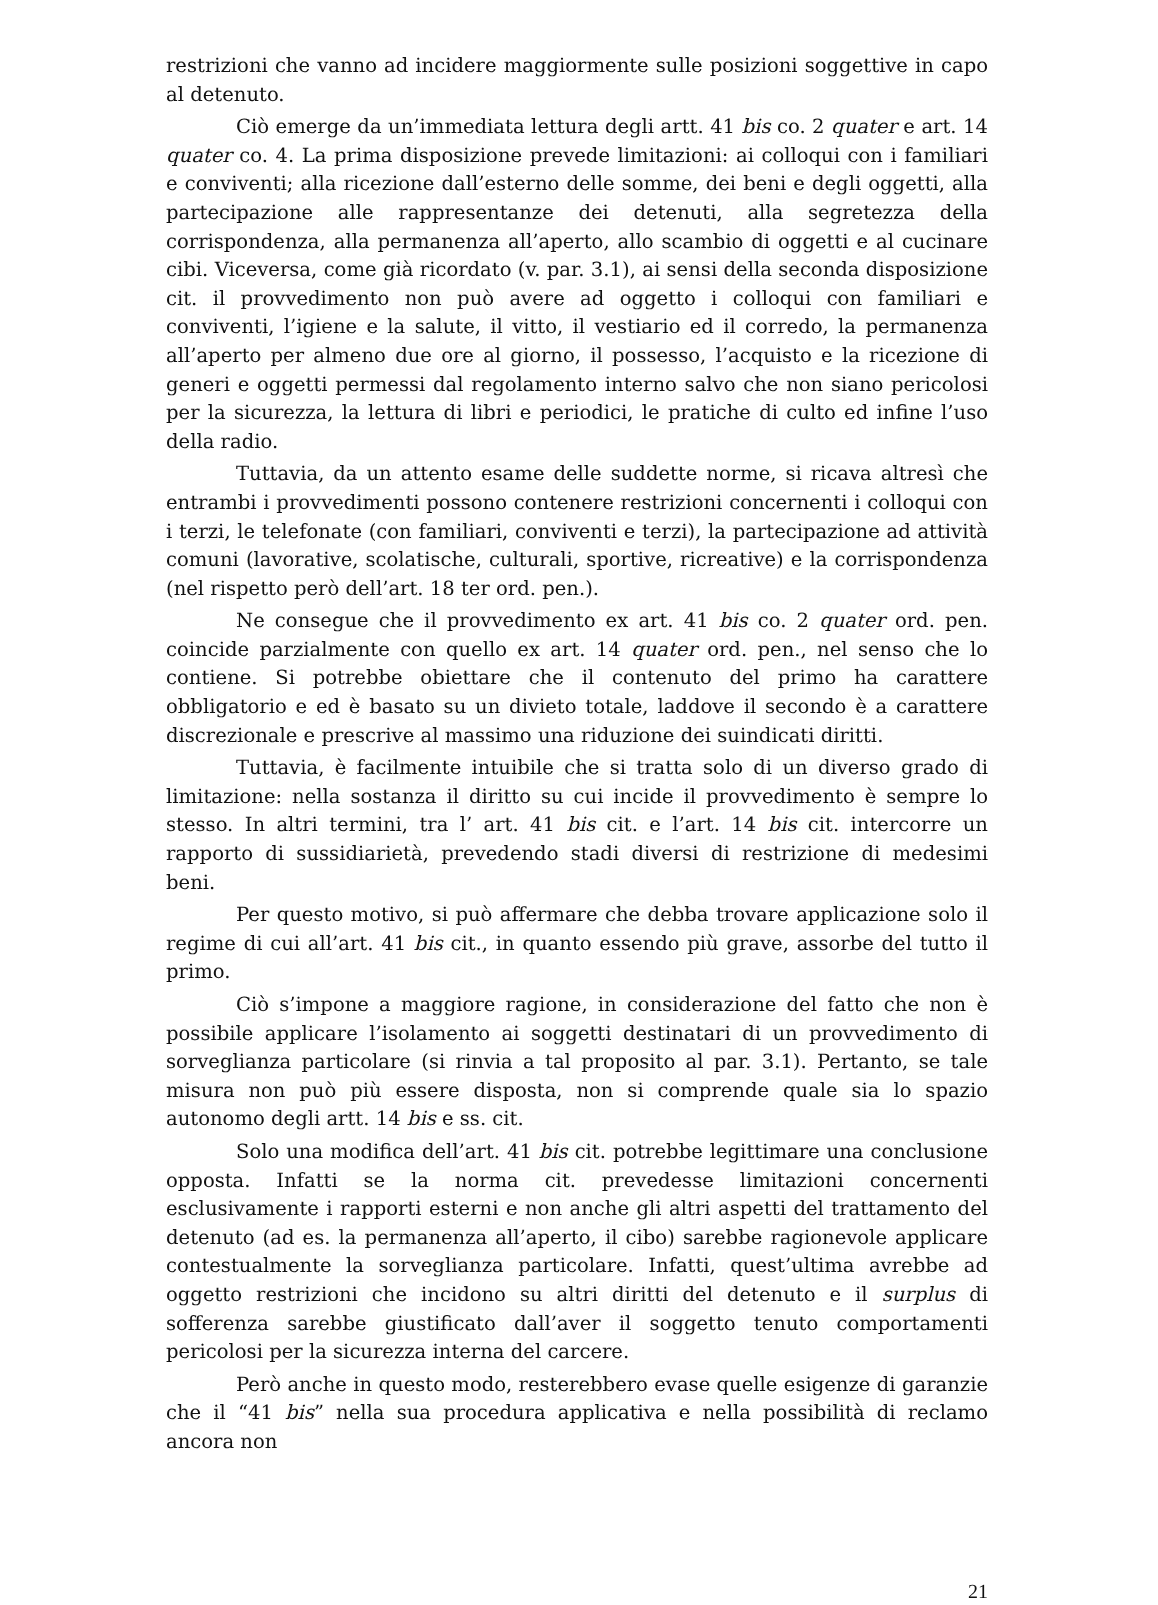restrizioni che vanno ad incidere maggiormente sulle posizioni soggettive in capo al detenuto.
Ciò emerge da un’immediata lettura degli artt. 41 bis co. 2 quater e art. 14 quater co. 4. La prima disposizione prevede limitazioni: ai colloqui con i familiari e conviventi; alla ricezione dall’esterno delle somme, dei beni e degli oggetti, alla partecipazione alle rappresentanze dei detenuti, alla segretezza della corrispondenza, alla permanenza all’aperto, allo scambio di oggetti e al cucinare cibi. Viceversa, come già ricordato (v. par. 3.1), ai sensi della seconda disposizione cit. il provvedimento non può avere ad oggetto i colloqui con familiari e conviventi, l’igiene e la salute, il vitto, il vestiario ed il corredo, la permanenza all’aperto per almeno due ore al giorno, il possesso, l’acquisto e la ricezione di generi e oggetti permessi dal regolamento interno salvo che non siano pericolosi per la sicurezza, la lettura di libri e periodici, le pratiche di culto ed infine l’uso della radio.
Tuttavia, da un attento esame delle suddette norme, si ricava altresì che entrambi i provvedimenti possono contenere restrizioni concernenti i colloqui con i terzi, le telefonate (con familiari, conviventi e terzi), la partecipazione ad attività comuni (lavorative, scolatische, culturali, sportive, ricreative) e la corrispondenza (nel rispetto però dell’art. 18 ter ord. pen.).
Ne consegue che il provvedimento ex art. 41 bis co. 2 quater ord. pen. coincide parzialmente con quello ex art. 14 quater ord. pen., nel senso che lo contiene. Si potrebbe obiettare che il contenuto del primo ha carattere obbligatorio e ed è basato su un divieto totale, laddove il secondo è a carattere discrezionale e prescrive al massimo una riduzione dei suindicati diritti.
Tuttavia, è facilmente intuibile che si tratta solo di un diverso grado di limitazione: nella sostanza il diritto su cui incide il provvedimento è sempre lo stesso. In altri termini, tra l’ art. 41 bis cit. e l’art. 14 bis cit. intercorre un rapporto di sussidiarietà, prevedendo stadi diversi di restrizione di medesimi beni.
Per questo motivo, si può affermare che debba trovare applicazione solo il regime di cui all’art. 41 bis cit., in quanto essendo più grave, assorbe del tutto il primo.
Ciò s’impone a maggiore ragione, in considerazione del fatto che non è possibile applicare l’isolamento ai soggetti destinatari di un provvedimento di sorveglianza particolare (si rinvia a tal proposito al par. 3.1). Pertanto, se tale misura non può più essere disposta, non si comprende quale sia lo spazio autonomo degli artt. 14 bis e ss. cit.
Solo una modifica dell’art. 41 bis cit. potrebbe legittimare una conclusione opposta. Infatti se la norma cit. prevedesse limitazioni concernenti esclusivamente i rapporti esterni e non anche gli altri aspetti del trattamento del detenuto (ad es. la permanenza all’aperto, il cibo) sarebbe ragionevole applicare contestualmente la sorveglianza particolare. Infatti, quest’ultima avrebbe ad oggetto restrizioni che incidono su altri diritti del detenuto e il surplus di sofferenza sarebbe giustificato dall’aver il soggetto tenuto comportamenti pericolosi per la sicurezza interna del carcere.
Però anche in questo modo, resterebbero evase quelle esigenze di garanzie che il “41 bis” nella sua procedura applicativa e nella possibilità di reclamo ancora non
21